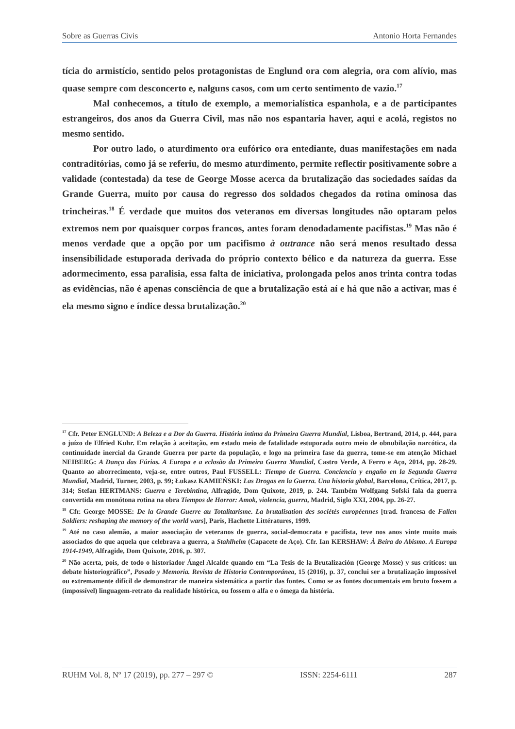Sobre as Guerras Civis Antonio Horta Fernandes
tícia do armistício, sentido pelos protagonistas de Englund ora com alegria, ora com alívio, mas quase sempre com desconcerto e, nalguns casos, com um certo sentimento de vazio.<sup>17</sup>
Mal conhecemos, a título de exemplo, a memorialística espanhola, e a de participantes estrangeiros, dos anos da Guerra Civil, mas não nos espantaria haver, aqui e acolá, registos no mesmo sentido.
Por outro lado, o aturdimento ora eufórico ora entediante, duas manifestações em nada contraditórias, como já se referiu, do mesmo aturdimento, permite reflectir positivamente sobre a validade (contestada) da tese de George Mosse acerca da brutalização das sociedades saídas da Grande Guerra, muito por causa do regresso dos soldados chegados da rotina ominosa das trincheiras.<sup>18</sup> É verdade que muitos dos veteranos em diversas longitudes não optaram pelos extremos nem por quaisquer corpos francos, antes foram denodadamente pacifistas.<sup>19</sup> Mas não é menos verdade que a opção por um pacifismo à outrance não será menos resultado dessa insensibilidade estuporada derivada do próprio contexto bélico e da natureza da guerra. Esse adormecimento, essa paralisia, essa falta de iniciativa, prolongada pelos anos trinta contra todas as evidências, não é apenas consciência de que a brutalização está aí e há que não a activar, mas é ela mesmo signo e índice dessa brutalização.<sup>20</sup>
<sup>17</sup> Cfr. Peter ENGLUND: A Beleza e a Dor da Guerra. História íntima da Primeira Guerra Mundial, Lisboa, Bertrand, 2014, p. 444, para o juízo de Elfried Kuhr. Em relação à aceitação, em estado meio de fatalidade estuporada outro meio de obnubilação narcótica, da continuidade inercial da Grande Guerra por parte da população, e logo na primeira fase da guerra, tome-se em atenção Michael NEIBERG: A Dança das Fúrias. A Europa e a eclosão da Primeira Guerra Mundial, Castro Verde, A Ferro e Aço, 2014, pp. 28-29. Quanto ao aborrecimento, veja-se, entre outros, Paul FUSSELL: Tiempo de Guerra. Conciencia y engaño en la Segunda Guerra Mundial, Madrid, Turner, 2003, p. 99; Łukasz KAMIEŃSKI: Las Drogas en la Guerra. Una historia global, Barcelona, Crítica, 2017, p. 314; Stefan HERTMANS: Guerra e Terebintina, Alfragide, Dom Quixote, 2019, p. 244. Também Wolfgang Sofski fala da guerra convertida em monótona rotina na obra Tiempos de Horror: Amok, violencia, guerra, Madrid, Siglo XXI, 2004, pp. 26-27.
<sup>18</sup> Cfr. George MOSSE: De la Grande Guerre au Totalitarisme. La brutalisation des sociétés européennes [trad. francesa de Fallen Soldiers: reshaping the memory of the world wars], Paris, Hachette Littératures, 1999.
<sup>19</sup> Até no caso alemão, a maior associação de veteranos de guerra, social-democrata e pacifista, teve nos anos vinte muito mais associados do que aquela que celebrava a guerra, a Stahlhelm (Capacete de Aço). Cfr. Ian KERSHAW: À Beira do Abismo. A Europa 1914-1949, Alfragide, Dom Quixote, 2016, p. 307.
<sup>20</sup> Não acerta, pois, de todo o historiador Ángel Alcalde quando em “La Tesis de la Brutalización (George Mosse) y sus críticos: un debate historiográfico”, Pasado y Memoria. Revista de Historia Contemporánea, 15 (2016), p. 37, conclui ser a brutalização impossível ou extremamente difícil de demonstrar de maneira sistemática a partir das fontes. Como se as fontes documentais em bruto fossem a (impossível) linguagem-retrato da realidade histórica, ou fossem o alfa e o ómega da história.
RUHM Vol. 8, Nº 17 (2019), pp. 277 – 297 © ISSN: 2254-6111 287